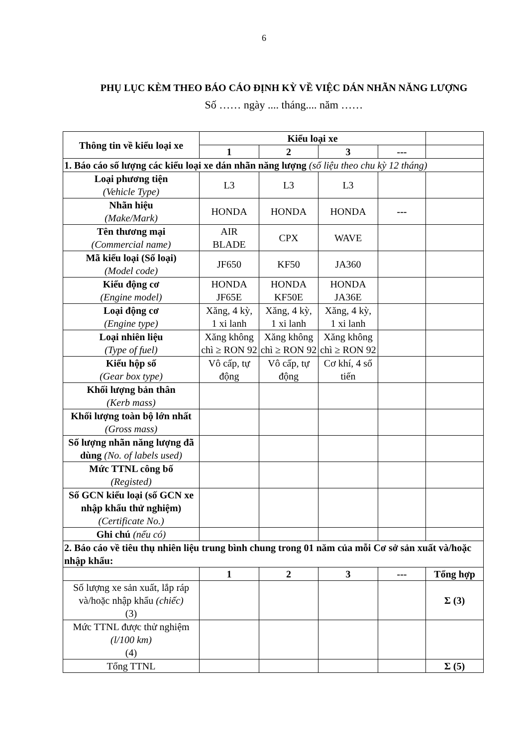6
PHỤ LỤC KÈM THEO BÁO CÁO ĐỊNH KỲ VỀ VIỆC DÁN NHÃN NĂNG LƯỢNG
Số …… ngày .... tháng.... năm ……
| Thông tin về kiểu loại xe | Kiểu loại xe | | | | |
| --- | --- | --- | --- | --- | --- |
| | 1 | 2 | 3 | --- | |
| 1. Báo cáo số lượng các kiểu loại xe dán nhãn năng lượng (số liệu theo chu kỳ 12 tháng) | | | | | |
| Loại phương tiện (Vehicle Type) | L3 | L3 | L3 | | |
| Nhãn hiệu (Make/Mark) | HONDA | HONDA | HONDA | --- | |
| Tên thương mại (Commercial name) | AIR BLADE | CPX | WAVE | | |
| Mã kiểu loại (Số loại) (Model code) | JF650 | KF50 | JA360 | | |
| Kiểu động cơ (Engine model) | HONDA JF65E | HONDA KF50E | HONDA JA36E | | |
| Loại động cơ (Engine type) | Xăng, 4 kỳ, 1 xi lanh | Xăng, 4 kỳ, 1 xi lanh | Xăng, 4 kỳ, 1 xi lanh | | |
| Loại nhiên liệu (Type of fuel) | Xăng không chì ≥ RON 92 | Xăng không chì ≥ RON 92 | Xăng không chì ≥ RON 92 | | |
| Kiểu hộp số (Gear box type) | Vô cấp, tự động | Vô cấp, tự động | Cơ khí, 4 số tiến | | |
| Khối lượng bản thân (Kerb mass) | | | | | |
| Khối lượng toàn bộ lớn nhất (Gross mass) | | | | | |
| Số lượng nhãn năng lượng đã dùng (No. of labels used) | | | | | |
| Mức TTNL công bố (Registed) | | | | | |
| Số GCN kiểu loại (số GCN xe nhập khẩu thử nghiệm) (Certificate No.) | | | | | |
| Ghi chú (nếu có) | | | | | |
| 2. Báo cáo về tiêu thụ nhiên liệu trung bình chung trong 01 năm của mỗi Cơ sở sản xuất và/hoặc nhập khẩu: | | | | | |
| | 1 | 2 | 3 | --- | Tổng hợp |
| Số lượng xe sản xuất, lắp ráp và/hoặc nhập khẩu (chiếc) (3) | | | | | Σ (3) |
| Mức TTNL được thử nghiệm (l/100 km) (4) | | | | | |
| Tổng TTNL | | | | | Σ (5) |